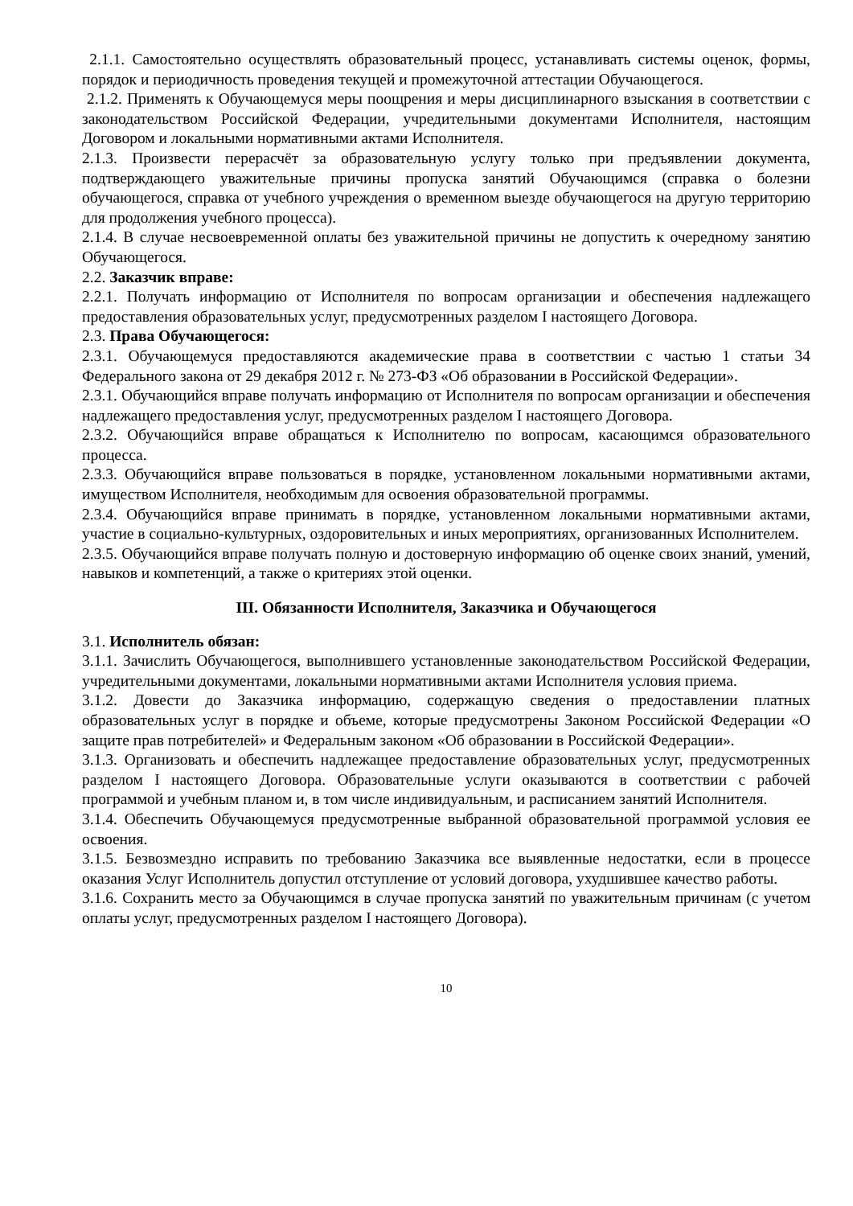2.1.1. Самостоятельно осуществлять образовательный процесс, устанавливать системы оценок, формы, порядок и периодичность проведения текущей и промежуточной аттестации Обучающегося.
2.1.2. Применять к Обучающемуся меры поощрения и меры дисциплинарного взыскания в соответствии с законодательством Российской Федерации, учредительными документами Исполнителя, настоящим Договором и локальными нормативными актами Исполнителя.
2.1.3. Произвести перерасчёт за образовательную услугу только при предъявлении документа, подтверждающего уважительные причины пропуска занятий Обучающимся (справка о болезни обучающегося, справка от учебного учреждения о временном выезде обучающегося на другую территорию для продолжения учебного процесса).
2.1.4. В случае несвоевременной оплаты без уважительной причины не допустить к очередному занятию Обучающегося.
2.2. Заказчик вправе:
2.2.1. Получать информацию от Исполнителя по вопросам организации и обеспечения надлежащего предоставления образовательных услуг, предусмотренных разделом I настоящего Договора.
2.3. Права Обучающегося:
2.3.1. Обучающемуся предоставляются академические права в соответствии с частью 1 статьи 34 Федерального закона от 29 декабря 2012 г. № 273-ФЗ «Об образовании в Российской Федерации».
2.3.1. Обучающийся вправе получать информацию от Исполнителя по вопросам организации и обеспечения надлежащего предоставления услуг, предусмотренных разделом I настоящего Договора.
2.3.2. Обучающийся вправе обращаться к Исполнителю по вопросам, касающимся образовательного процесса.
2.3.3. Обучающийся вправе пользоваться в порядке, установленном локальными нормативными актами, имуществом Исполнителя, необходимым для освоения образовательной программы.
2.3.4. Обучающийся вправе принимать в порядке, установленном локальными нормативными актами, участие в социально-культурных, оздоровительных и иных мероприятиях, организованных Исполнителем.
2.3.5. Обучающийся вправе получать полную и достоверную информацию об оценке своих знаний, умений, навыков и компетенций, а также о критериях этой оценки.
III. Обязанности Исполнителя, Заказчика и Обучающегося
3.1. Исполнитель обязан:
3.1.1. Зачислить Обучающегося, выполнившего установленные законодательством Российской Федерации, учредительными документами, локальными нормативными актами Исполнителя условия приема.
3.1.2. Довести до Заказчика информацию, содержащую сведения о предоставлении платных образовательных услуг в порядке и объеме, которые предусмотрены Законом Российской Федерации «О защите прав потребителей» и Федеральным законом «Об образовании в Российской Федерации».
3.1.3. Организовать и обеспечить надлежащее предоставление образовательных услуг, предусмотренных разделом I настоящего Договора. Образовательные услуги оказываются в соответствии с рабочей программой и учебным планом и, в том числе индивидуальным, и расписанием занятий Исполнителя.
3.1.4. Обеспечить Обучающемуся предусмотренные выбранной образовательной программой условия ее освоения.
3.1.5. Безвозмездно исправить по требованию Заказчика все выявленные недостатки, если в процессе оказания Услуг Исполнитель допустил отступление от условий договора, ухудшившее качество работы.
3.1.6. Сохранить место за Обучающимся в случае пропуска занятий по уважительным причинам (с учетом оплаты услуг, предусмотренных разделом I настоящего Договора).
10